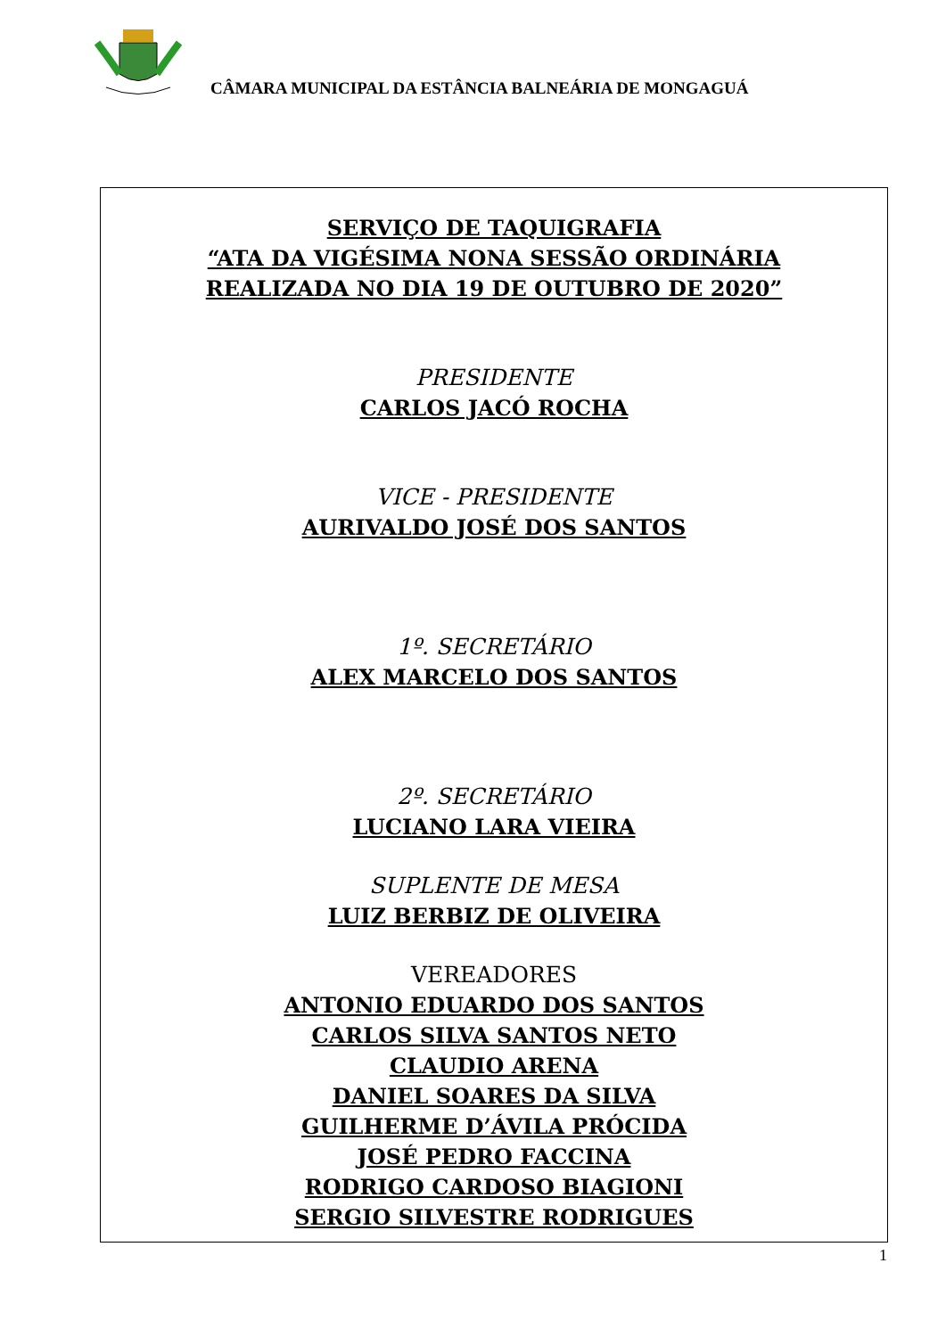CÂMARA MUNICIPAL DA ESTÂNCIA BALNEÁRIA DE MONGAGUÁ
SERVIÇO DE TAQUIGRAFIA
“ATA DA VIGÉSIMA NONA SESSÃO ORDINÁRIA
REALIZADA NO DIA 19 DE OUTUBRO DE 2020”
PRESIDENTE
CARLOS JACÓ ROCHA
VICE - PRESIDENTE
AURIVALDO JOSÉ DOS SANTOS
1º. SECRETÁRIO
ALEX MARCELO DOS SANTOS
2º. SECRETÁRIO
LUCIANO LARA VIEIRA
SUPLENTE DE MESA
LUIZ BERBIZ DE OLIVEIRA
VEREADORES
ANTONIO EDUARDO DOS SANTOS
CARLOS SILVA SANTOS NETO
CLAUDIO ARENA
DANIEL SOARES DA SILVA
GUILHERME D’ÁVILA PRÓCIDA
JOSÉ PEDRO FACCINA
RODRIGO CARDOSO BIAGIONI
SERGIO SILVESTRE RODRIGUES
1